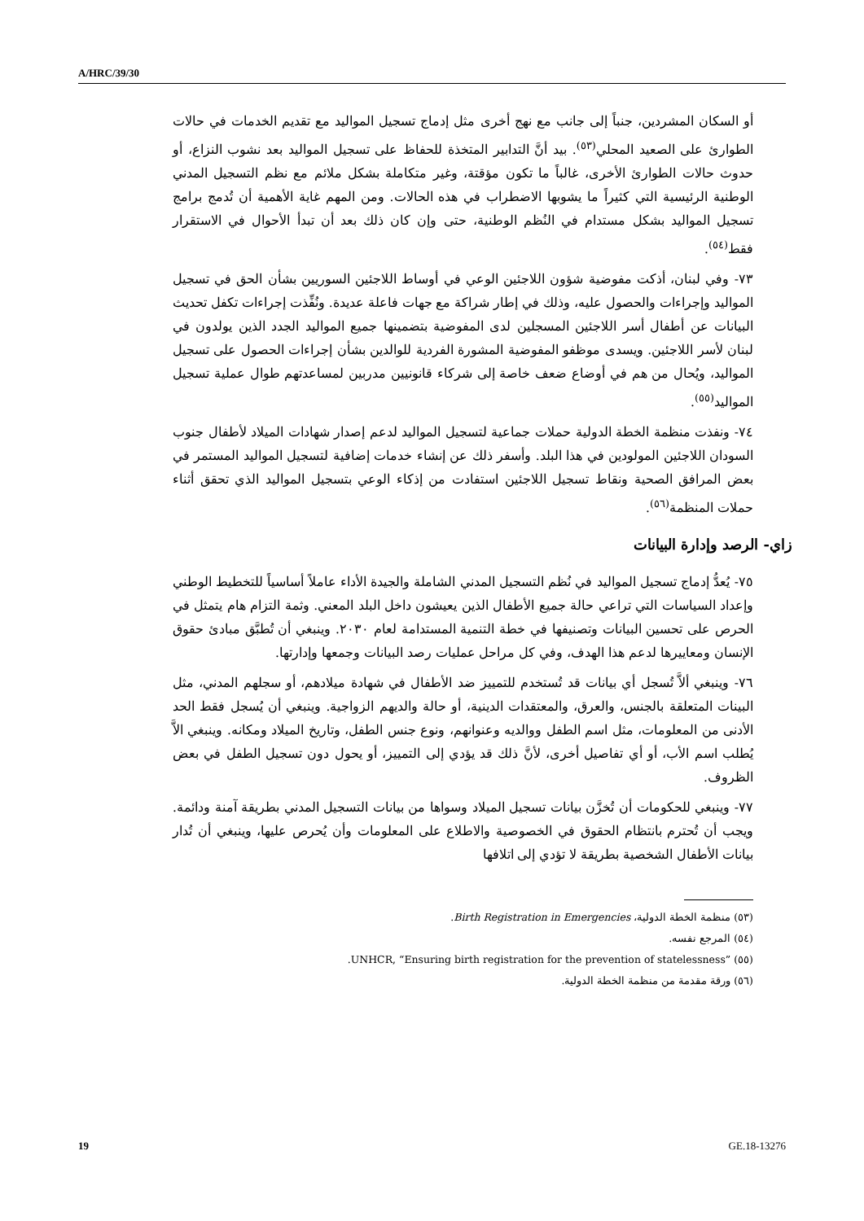A/HRC/39/30
أو السكان المشردين، جنباً إلى جانب مع نهج أخرى مثل إدماج تسجيل المواليد مع تقديم الخدمات في حالات الطوارئ على الصعيد المحلي<sup>(٥٣)</sup>. بيد أنَّ التدابير المتخذة للحفاظ على تسجيل المواليد بعد نشوب النزاع، أو حدوث حالات الطوارئ الأخرى، غالباً ما تكون مؤقتة، وغير متكاملة بشكل ملائم مع نظم التسجيل المدني الوطنية الرئيسية التي كثيراً ما يشوبها الاضطراب في هذه الحالات. ومن المهم غاية الأهمية أن تُدمج برامج تسجيل المواليد بشكل مستدام في النُظم الوطنية، حتى وإن كان ذلك بعد أن تبدأ الأحوال في الاستقرار فقط<sup>(٥٤)</sup>.
٧٣- وفي لبنان، أذكت مفوضية شؤون اللاجئين الوعي في أوساط اللاجئين السوريين بشأن الحق في تسجيل المواليد وإجراءات والحصول عليه، وذلك في إطار شراكة مع جهات فاعلة عديدة. ونُفِّذت إجراءات تكفل تحديث البيانات عن أطفال أسر اللاجئين المسجلين لدى المفوضية بتضمينها جميع المواليد الجدد الذين يولدون في لبنان لأسر اللاجئين. ويسدى موظفو المفوضية المشورة الفردية للوالدين بشأن إجراءات الحصول على تسجيل المواليد، ويُحال من هم في أوضاع ضعف خاصة إلى شركاء قانونيين مدربين لمساعدتهم طوال عملية تسجيل المواليد<sup>(٥٥)</sup>.
٧٤- ونفذت منظمة الخطة الدولية حملات جماعية لتسجيل المواليد لدعم إصدار شهادات الميلاد لأطفال جنوب السودان اللاجئين المولودين في هذا البلد. وأسفر ذلك عن إنشاء خدمات إضافية لتسجيل المواليد المستمر في بعض المرافق الصحية ونقاط تسجيل اللاجئين استفادت من إذكاء الوعي بتسجيل المواليد الذي تحقق أثناء حملات المنظمة<sup>(٥٦)</sup>.
زاي- الرصد وإدارة البيانات
٧٥- يُعدُّ إدماج تسجيل المواليد في نُظم التسجيل المدني الشاملة والجيدة الأداء عاملاً أساسياً للتخطيط الوطني وإعداد السياسات التي تراعي حالة جميع الأطفال الذين يعيشون داخل البلد المعني. وثمة التزام هام يتمثل في الحرص على تحسين البيانات وتصنيفها في خطة التنمية المستدامة لعام ٢٠٣٠. وينبغي أن تُطبَّق مبادئ حقوق الإنسان ومعاييرها لدعم هذا الهدف، وفي كل مراحل عمليات رصد البيانات وجمعها وإدارتها.
٧٦- وينبغي ألاَّ تُسجل أي بيانات قد تُستخدم للتمييز ضد الأطفال في شهادة ميلادهم، أو سجلهم المدني، مثل البينات المتعلقة بالجنس، والعرق، والمعتقدات الدينية، أو حالة والديهم الزواجية. وينبغي أن يُسجل فقط الحد الأدنى من المعلومات، مثل اسم الطفل ووالديه وعنوانهم، ونوع جنس الطفل، وتاريخ الميلاد ومكانه. وينبغي الاَّ يُطلب اسم الأب، أو أي تفاصيل أخرى، لأنَّ ذلك قد يؤدي إلى التمييز، أو يحول دون تسجيل الطفل في بعض الظروف.
٧٧- وينبغي للحكومات أن تُخزَّن بيانات تسجيل الميلاد وسواها من بيانات التسجيل المدني بطريقة آمنة ودائمة. ويجب أن تُحترم بانتظام الحقوق في الخصوصية والاطلاع على المعلومات وأن يُحرص عليها، وينبغي أن تُدار بيانات الأطفال الشخصية بطريقة لا تؤدي إلى اتلافها
(٥٣) منظمة الخطة الدولية، Birth Registration in Emergencies.
(٥٤) المرجع نفسه.
(٥٥) UNHCR, “Ensuring birth registration for the prevention of statelessness”.
(٥٦) ورقة مقدمة من منظمة الخطة الدولية.
19 GE.18-13276